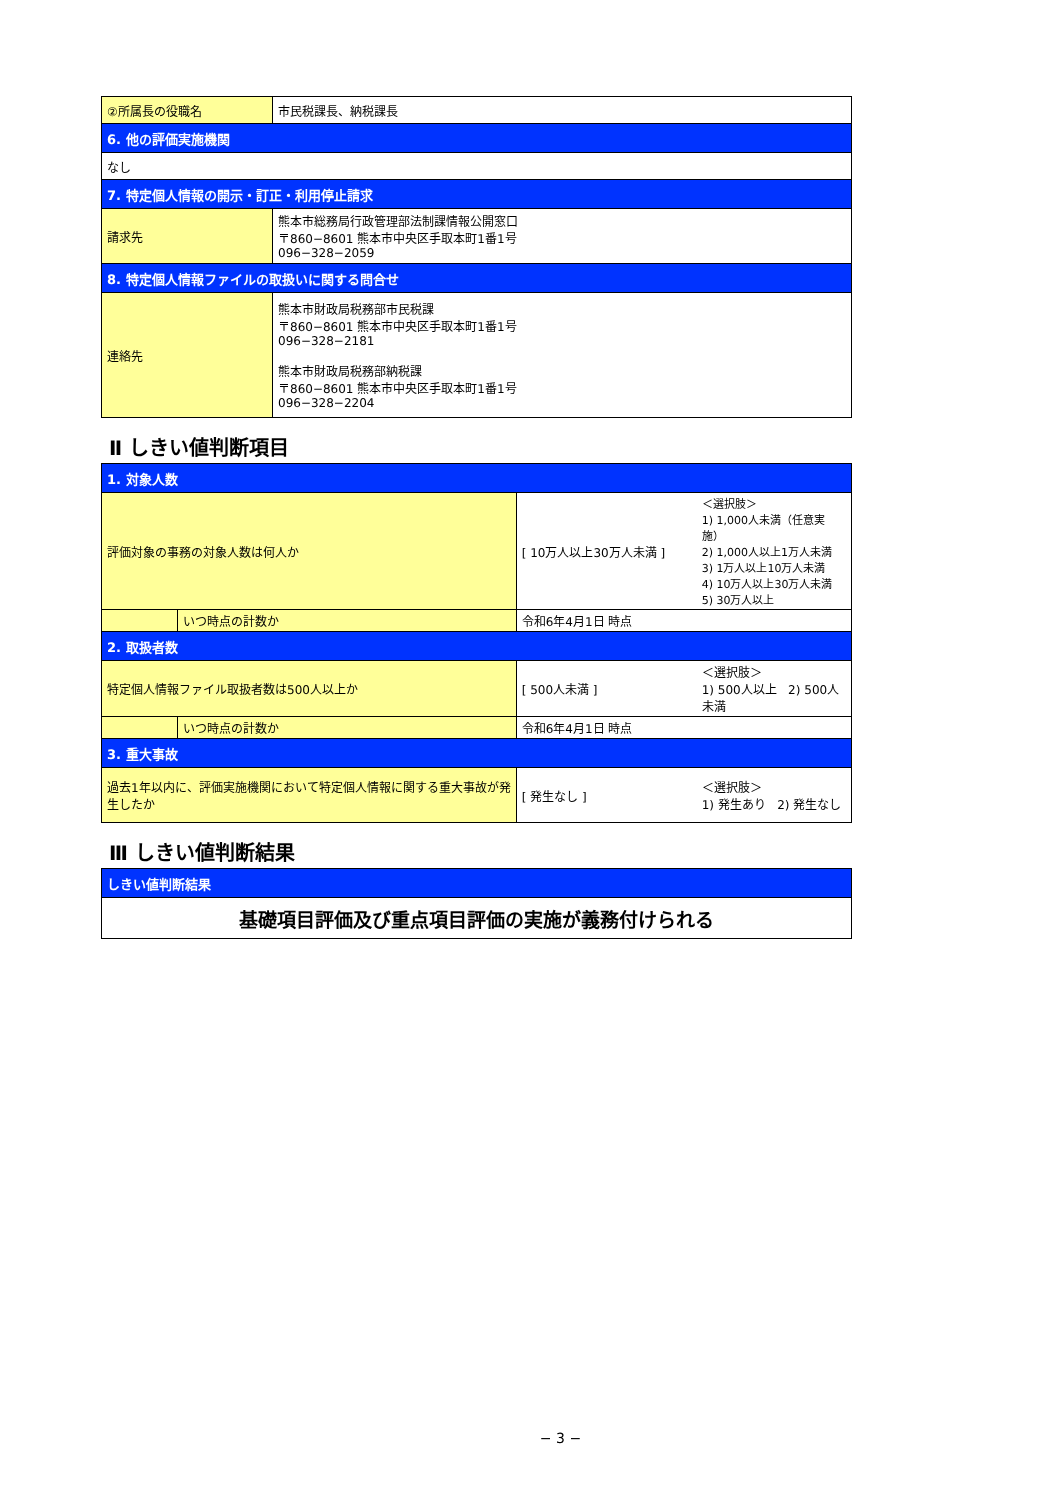| ②所属長の役職名 | 市民税課長、納税課長 |
| 6. 他の評価実施機関 | |
| なし | |
| 7. 特定個人情報の開示・訂正・利用停止請求 | |
| 請求先 | 熊本市総務局行政管理部法制課情報公開窓口 〒860−8601 熊本市中央区手取本町1番1号 096−328−2059 |
| 8. 特定個人情報ファイルの取扱いに関する問合せ | |
| 連絡先 | 熊本市財政局税務部市民税課 〒860−8601 熊本市中央区手取本町1番1号 096−328−2181 熊本市財政局税務部納税課 〒860−8601 熊本市中央区手取本町1番1号 096−328−2204 |
Ⅱ しきい値判断項目
| 1. 対象人数 | | | |
| 評価対象の事務の対象人数は何人か | | [ 10万人以上30万人未満 ] | ＜選択肢＞ 1) 1,000人未満（任意実施） 2) 1,000人以上1万人未満 3) 1万人以上10万人未満 4) 10万人以上30万人未満 5) 30万人以上 |
| | いつ時点の計数か | 令和6年4月1日 時点 | |
| 2. 取扱者数 | | | |
| 特定個人情報ファイル取扱者数は500人以上か | | [ 500人未満 ] | ＜選択肢＞ 1) 500人以上 2) 500人未満 |
| | いつ時点の計数か | 令和6年4月1日 時点 | |
| 3. 重大事故 | | | |
| 過去1年以内に、評価実施機関において特定個人情報に関する重大事故が発生したか | | [ 発生なし ] | ＜選択肢＞ 1) 発生あり 2) 発生なし |
Ⅲ しきい値判断結果
| しきい値判断結果 |
| 基礎項目評価及び重点項目評価の実施が義務付けられる |
− 3 −